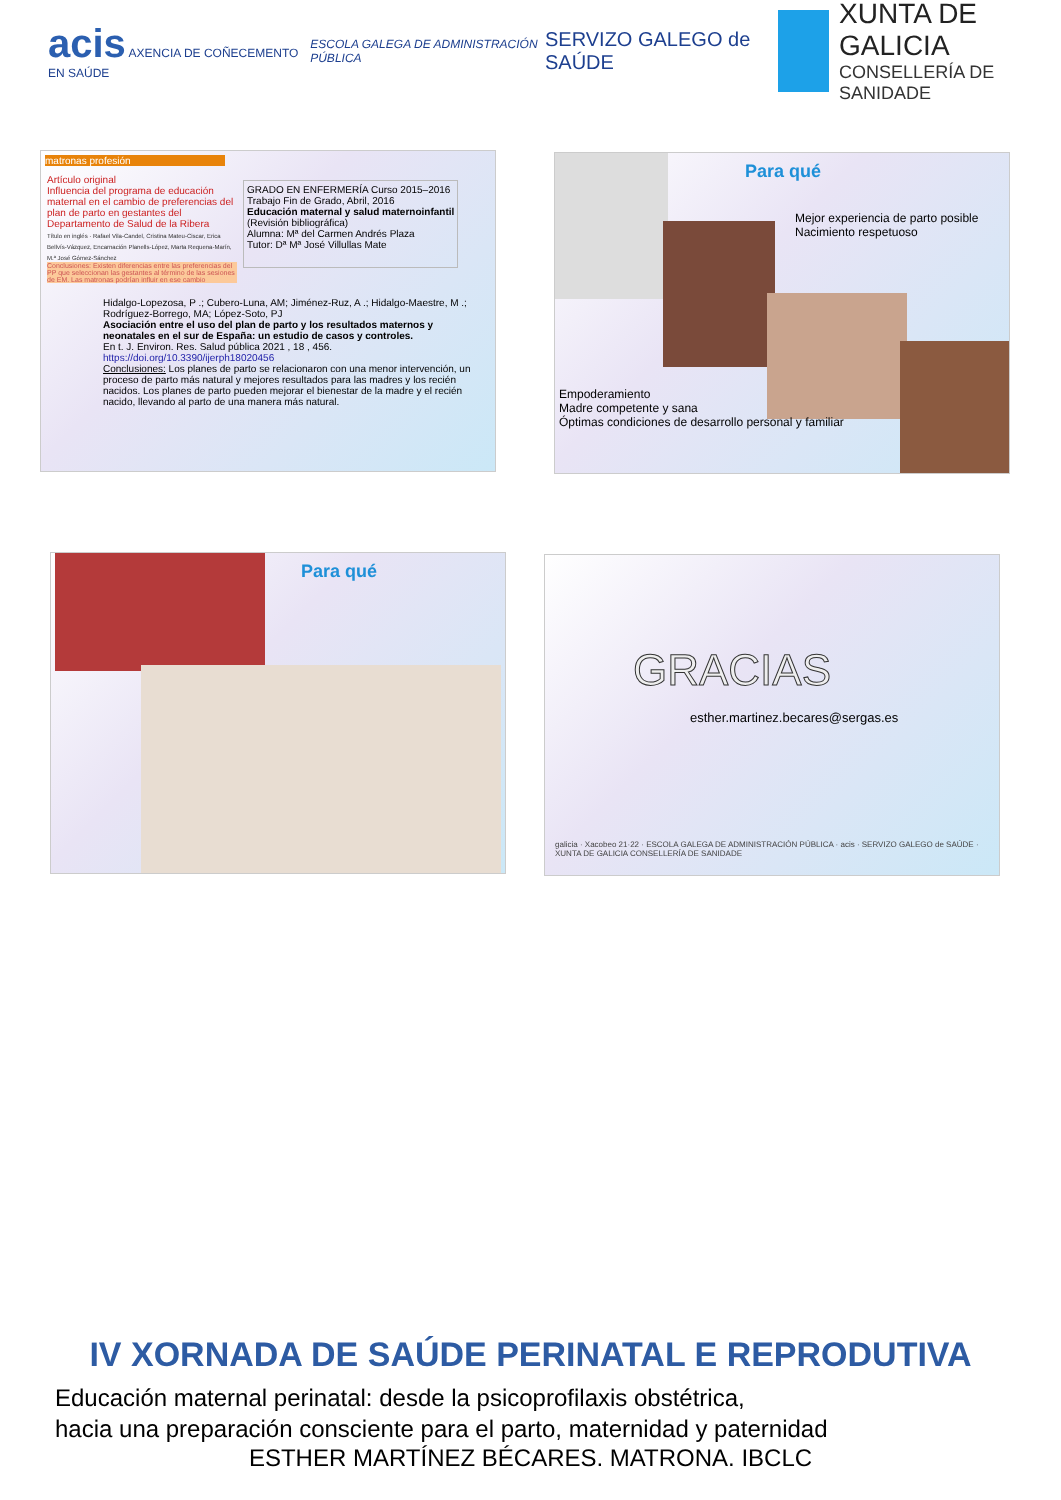acis AXENCIA DE COÑECEMENTO EN SAÚDE
ESCOLA GALEGA DE ADMINISTRACIÓN PÚBLICA
SERVIZO GALEGO de SAÚDE
XUNTA DE GALICIA
CONSELLERÍA DE SANIDADE
matronas profesión
Artículo original
Influencia del programa de educación maternal en el cambio de preferencias del plan de parto en gestantes del Departamento de Salud de la Ribera
Título en inglés · Rafael Vila-Candel, Cristina Mateu-Ciscar, Erica Bellvís-Vázquez, Encarnación Planells-López, Marta Requena-Marín, M.ª José Gómez-Sánchez
Conclusiones: Existen diferencias entre las preferencias del PP que seleccionan las gestantes al término de las sesiones de EM. Las matronas podrían influir en ese cambio
GRADO EN ENFERMERÍA Curso 2015–2016
Trabajo Fin de Grado, Abril, 2016
Educación maternal y salud maternoinfantil
(Revisión bibliográfica)
Alumna: Mª del Carmen Andrés Plaza
Tutor: Dª Mª José Villullas Mate
Hidalgo-Lopezosa, P .; Cubero-Luna, AM; Jiménez-Ruz, A .; Hidalgo-Maestre, M .; Rodríguez-Borrego, MA; López-Soto, PJ
Asociación entre el uso del plan de parto y los resultados maternos y neonatales en el sur de España: un estudio de casos y controles.
En t. J. Environ. Res. Salud pública 2021 , 18 , 456.
https://doi.org/10.3390/ijerph18020456
Conclusiones: Los planes de parto se relacionaron con una menor intervención, un proceso de parto más natural y mejores resultados para las madres y los recién nacidos. Los planes de parto pueden mejorar el bienestar de la madre y el recién nacido, llevando al parto de una manera más natural.
Para qué
Mejor experiencia de parto posible
Nacimiento respetuoso
Empoderamiento
Madre competente y sana
Óptimas condiciones de desarrollo personal y familiar
Para qué
GRACIAS
esther.martinez.becares@sergas.es
galicia · Xacobeo 21·22 · ESCOLA GALEGA DE ADMINISTRACIÓN PÚBLICA · acis · SERVIZO GALEGO de SAÚDE · XUNTA DE GALICIA CONSELLERÍA DE SANIDADE
IV XORNADA DE SAÚDE PERINATAL E REPRODUTIVA
Educación maternal perinatal: desde la psicoprofilaxis obstétrica,
hacia una preparación consciente para el parto, maternidad y paternidad
ESTHER MARTÍNEZ BÉCARES. MATRONA. IBCLC